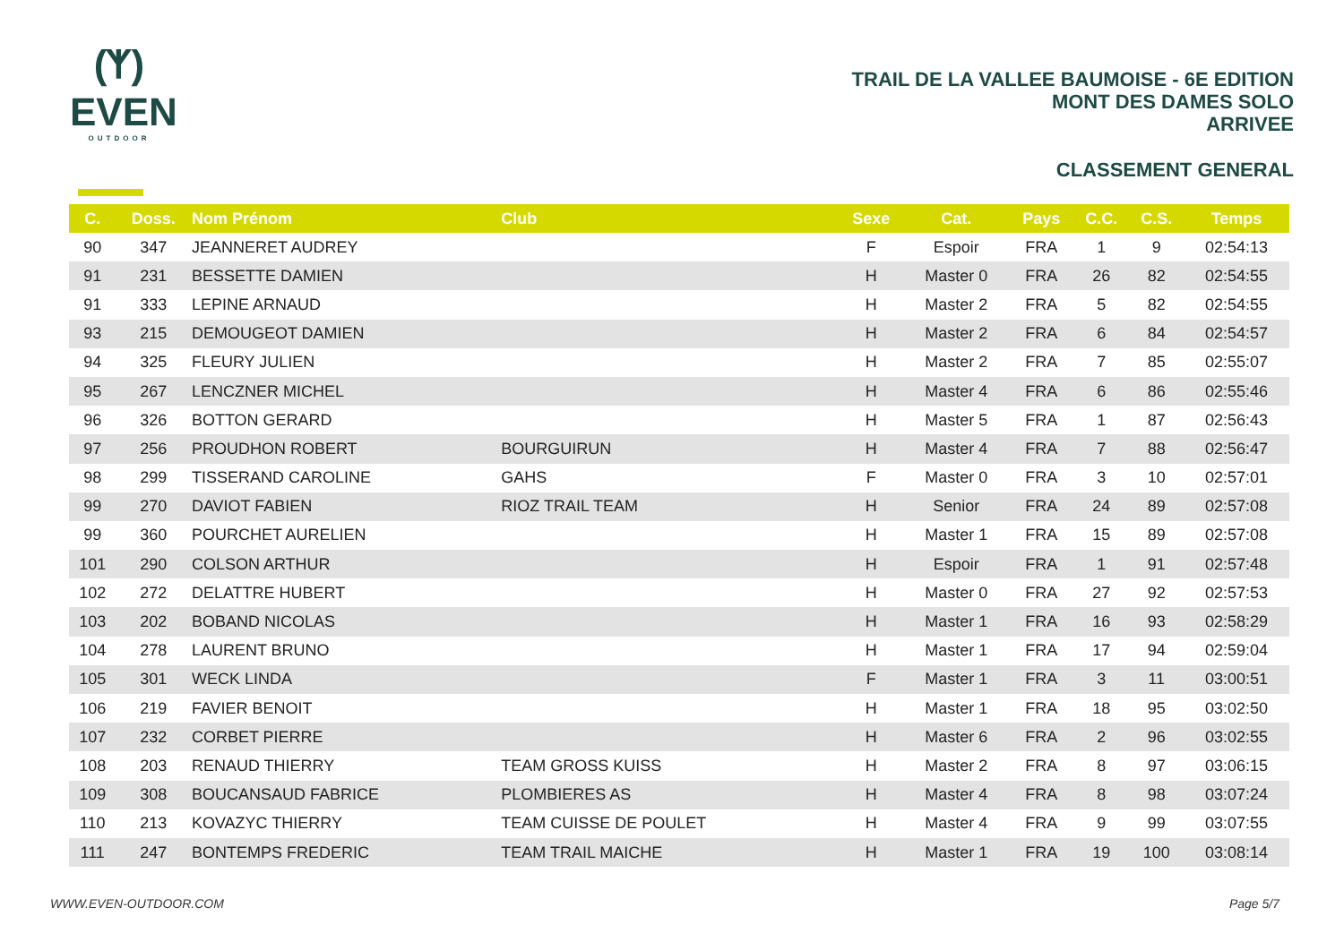(ᛉ)
EVEN
OUTDOOR
TRAIL DE LA VALLEE BAUMOISE - 6E EDITION
MONT DES DAMES SOLO
ARRIVEE
CLASSEMENT GENERAL
| C. | Doss. | Nom Prénom | Club | Sexe | Cat. | Pays | C.C. | C.S. | Temps |
| --- | --- | --- | --- | --- | --- | --- | --- | --- | --- |
| 90 | 347 | JEANNERET AUDREY | | F | Espoir | FRA | 1 | 9 | 02:54:13 |
| 91 | 231 | BESSETTE DAMIEN | | H | Master 0 | FRA | 26 | 82 | 02:54:55 |
| 91 | 333 | LEPINE ARNAUD | | H | Master 2 | FRA | 5 | 82 | 02:54:55 |
| 93 | 215 | DEMOUGEOT DAMIEN | | H | Master 2 | FRA | 6 | 84 | 02:54:57 |
| 94 | 325 | FLEURY JULIEN | | H | Master 2 | FRA | 7 | 85 | 02:55:07 |
| 95 | 267 | LENCZNER MICHEL | | H | Master 4 | FRA | 6 | 86 | 02:55:46 |
| 96 | 326 | BOTTON GERARD | | H | Master 5 | FRA | 1 | 87 | 02:56:43 |
| 97 | 256 | PROUDHON ROBERT | BOURGUIRUN | H | Master 4 | FRA | 7 | 88 | 02:56:47 |
| 98 | 299 | TISSERAND CAROLINE | GAHS | F | Master 0 | FRA | 3 | 10 | 02:57:01 |
| 99 | 270 | DAVIOT FABIEN | RIOZ TRAIL TEAM | H | Senior | FRA | 24 | 89 | 02:57:08 |
| 99 | 360 | POURCHET AURELIEN | | H | Master 1 | FRA | 15 | 89 | 02:57:08 |
| 101 | 290 | COLSON ARTHUR | | H | Espoir | FRA | 1 | 91 | 02:57:48 |
| 102 | 272 | DELATTRE HUBERT | | H | Master 0 | FRA | 27 | 92 | 02:57:53 |
| 103 | 202 | BOBAND NICOLAS | | H | Master 1 | FRA | 16 | 93 | 02:58:29 |
| 104 | 278 | LAURENT BRUNO | | H | Master 1 | FRA | 17 | 94 | 02:59:04 |
| 105 | 301 | WECK LINDA | | F | Master 1 | FRA | 3 | 11 | 03:00:51 |
| 106 | 219 | FAVIER BENOIT | | H | Master 1 | FRA | 18 | 95 | 03:02:50 |
| 107 | 232 | CORBET PIERRE | | H | Master 6 | FRA | 2 | 96 | 03:02:55 |
| 108 | 203 | RENAUD THIERRY | TEAM GROSS KUISS | H | Master 2 | FRA | 8 | 97 | 03:06:15 |
| 109 | 308 | BOUCANSAUD FABRICE | PLOMBIERES AS | H | Master 4 | FRA | 8 | 98 | 03:07:24 |
| 110 | 213 | KOVAZYC THIERRY | TEAM CUISSE DE POULET | H | Master 4 | FRA | 9 | 99 | 03:07:55 |
| 111 | 247 | BONTEMPS FREDERIC | TEAM TRAIL MAICHE | H | Master 1 | FRA | 19 | 100 | 03:08:14 |
WWW.EVEN-OUTDOOR.COM Page 5/7